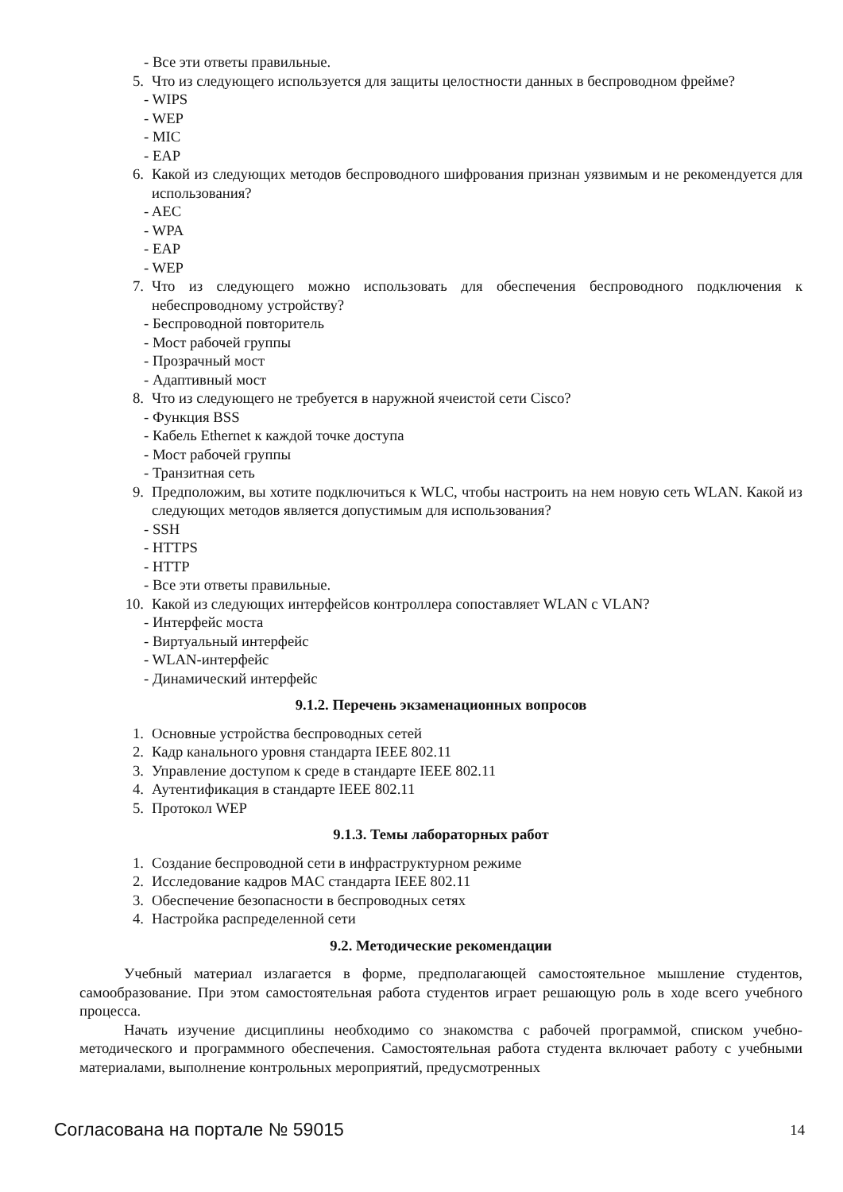- Все эти ответы правильные.
5. Что из следующего используется для защиты целостности данных в беспроводном фрейме?
- WIPS
- WEP
- MIC
- EAP
6. Какой из следующих методов беспроводного шифрования признан уязвимым и не рекомендуется для использования?
- AEC
- WPA
- EAP
- WEP
7. Что из следующего можно использовать для обеспечения беспроводного подключения к небеспроводному устройству?
- Беспроводной повторитель
- Мост рабочей группы
- Прозрачный мост
- Адаптивный мост
8. Что из следующего не требуется в наружной ячеистой сети Cisco?
- Функция BSS
- Кабель Ethernet к каждой точке доступа
- Мост рабочей группы
- Транзитная сеть
9. Предположим, вы хотите подключиться к WLC, чтобы настроить на нем новую сеть WLAN. Какой из следующих методов является допустимым для использования?
- SSH
- HTTPS
- HTTP
- Все эти ответы правильные.
10. Какой из следующих интерфейсов контроллера сопоставляет WLAN с VLAN?
- Интерфейс моста
- Виртуальный интерфейс
- WLAN-интерфейс
- Динамический интерфейс
9.1.2. Перечень экзаменационных вопросов
1. Основные устройства беспроводных сетей
2. Кадр канального уровня стандарта IEEE 802.11
3. Управление доступом к среде в стандарте IEEE 802.11
4. Аутентификация в стандарте IEEE 802.11
5. Протокол WEP
9.1.3. Темы лабораторных работ
1. Создание беспроводной сети в инфраструктурном режиме
2. Исследование кадров MAC стандарта IEEE 802.11
3. Обеспечение безопасности в беспроводных сетях
4. Настройка распределенной сети
9.2. Методические рекомендации
Учебный материал излагается в форме, предполагающей самостоятельное мышление студентов, самообразование. При этом самостоятельная работа студентов играет решающую роль в ходе всего учебного процесса.
Начать изучение дисциплины необходимо со знакомства с рабочей программой, списком учебно-методического и программного обеспечения. Самостоятельная работа студента включает работу с учебными материалами, выполнение контрольных мероприятий, предусмотренных
Согласована на портале № 59015 14